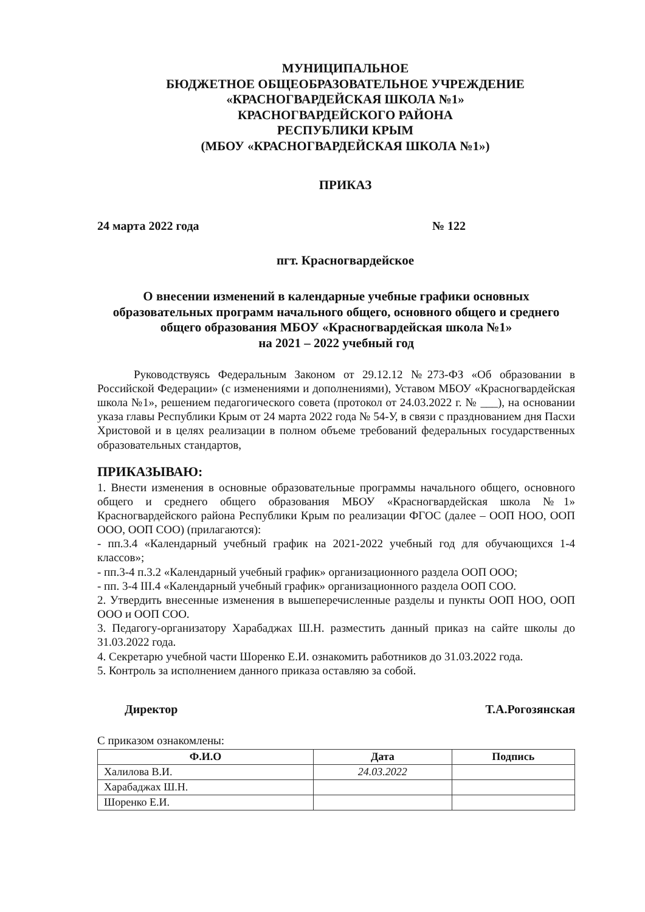МУНИЦИПАЛЬНОЕ
БЮДЖЕТНОЕ ОБЩЕОБРАЗОВАТЕЛЬНОЕ УЧРЕЖДЕНИЕ
«КРАСНОГВАРДЕЙСКАЯ ШКОЛА №1»
КРАСНОГВАРДЕЙСКОГО РАЙОНА
РЕСПУБЛИКИ КРЫМ
(МБОУ «КРАСНОГВАРДЕЙСКАЯ ШКОЛА №1»)
ПРИКАЗ
24 марта 2022 года № 122
пгт. Красногвардейское
О внесении изменений в календарные учебные графики основных образовательных программ начального общего, основного общего и среднего общего образования МБОУ «Красногвардейская школа №1»
на 2021 – 2022 учебный год
Руководствуясь Федеральным Законом от 29.12.12 №273-ФЗ «Об образовании в Российской Федерации» (с изменениями и дополнениями), Уставом МБОУ «Красногвардейская школа №1», решением педагогического совета (протокол от 24.03.2022 г. № ___), на основании указа главы Республики Крым от 24 марта 2022 года № 54-У, в связи с празднованием дня Пасхи Христовой и в целях реализации в полном объеме требований федеральных государственных образовательных стандартов,
ПРИКАЗЫВАЮ:
1. Внести изменения в основные образовательные программы начального общего, основного общего и среднего общего образования МБОУ «Красногвардейская школа №1» Красногвардейского района Республики Крым по реализации ФГОС (далее – ООП НОО, ООП ООО, ООП СОО) (прилагаются):
- пп.3.4 «Календарный учебный график на 2021-2022 учебный год для обучающихся 1-4 классов»;
- пп.3-4 п.3.2 «Календарный учебный график» организационного раздела ООП ООО;
- пп. 3-4 III.4 «Календарный учебный график» организационного раздела ООП СОО.
2. Утвердить внесенные изменения в вышеперечисленные разделы и пункты ООП НОО, ООП ООО и ООП СОО.
3. Педагогу-организатору Харабаджах Ш.Н. разместить данный приказ на сайте школы до 31.03.2022 года.
4. Секретарю учебной части Шоренко Е.И. ознакомить работников до 31.03.2022 года.
5. Контроль за исполнением данного приказа оставляю за собой.
Директор Т.А.Рогозянская
С приказом ознакомлены:
| Ф.И.О | Дата | Подпись |
| --- | --- | --- |
| Халилова В.И. | 24.03.2022 | |
| Харабаджах Ш.Н. | | |
| Шоренко Е.И. | | |